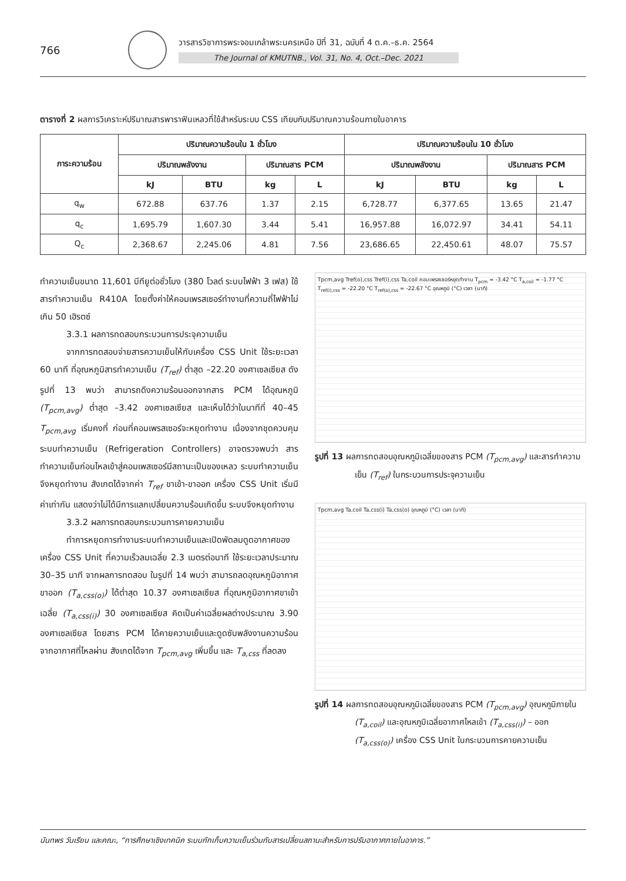766
วารสารวิชาการพระจอมเกล้าพระนครเหนือ ปีที่ 31, ฉบับที่ 4 ต.ค.–ธ.ค. 2564
The Journal of KMUTNB., Vol. 31, No. 4, Oct.–Dec. 2021
ตารางที่ 2 ผลการวิเคราะห์ปริมาณสารพาราฟินเหลวที่ใช้สำหรับระบบ CSS เทียบกับปริมาณความร้อนภายในอาคาร
| ภาระความร้อน | ปริมาณความร้อนใน 1 ชั่วโมง | | | | ปริมาณความร้อนใน 10 ชั่วโมง | | | |
| --- | --- | --- | --- | --- | --- | --- | --- | --- |
| | ปริมาณพลังงาน | | ปริมาณสาร PCM | | ปริมาณพลังงาน | | ปริมาณสาร PCM | |
| | kJ | BTU | kg | L | kJ | BTU | kg | L |
| q<sub>w</sub> | 672.88 | 637.76 | 1.37 | 2.15 | 6,728.77 | 6,377.65 | 13.65 | 21.47 |
| q<sub>c</sub> | 1,695.79 | 1,607.30 | 3.44 | 5.41 | 16,957.88 | 16,072.97 | 34.41 | 54.11 |
| Q<sub>c</sub> | 2,368.67 | 2,245.06 | 4.81 | 7.56 | 23,686.65 | 22,450.61 | 48.07 | 75.57 |
ทำความเย็นขนาด 11,601 บีทียูต่อชั่วโมง (380 โวลต์ ระบบไฟฟ้า 3 เฟส) ใช้สารทำความเย็น R410A โดยตั้งค่าให้คอมเพรสเซอร์ทำงานที่ความถี่ไฟฟ้าไม่เกิน 50 เฮิรตซ์
3.3.1 ผลการทดสอบกระบวนการประจุความเย็น
จากการทดสอบจ่ายสารความเย็นให้กับเครื่อง CSS Unit ใช้ระยะเวลา 60 นาที ที่อุณหภูมิสารทำความเย็น (T<sub>ref</sub>) ต่ำสุด –22.20 องศาเซลเซียส ดังรูปที่ 13 พบว่า สามารถดึงความร้อนออกจากสาร PCM ได้อุณหภูมิ (T<sub>pcm,avg</sub>) ต่ำสุด –3.42 องศาเซลเซียส และเห็นได้ว่าในนาทีที่ 40–45 T<sub>pcm,avg</sub> เริ่มคงที่ ก่อนที่คอมเพรสเซอร์จะหยุดทำงาน เนื่องจากชุดควบคุมระบบทำความเย็น (Refrigeration Controllers) อาจตรวจพบว่า สารทำความเย็นก่อนไหลเข้าสู่คอมเพสเซอร์มีสถานะเป็นของเหลว ระบบทำความเย็นจึงหยุดทำงาน สังเกตได้จากค่า T<sub>ref</sub> ขาเข้า-ขาออก เครื่อง CSS Unit เริ่มมีค่าเท่ากัน แสดงว่าไม่ได้มีการแลกเปลี่ยนความร้อนเกิดขึ้น ระบบจึงหยุดทำงาน
3.3.2 ผลการทดสอบกระบวนการคายความเย็น
ทำการหยุดการทำงานระบบทำความเย็นและเปิดพัดลมดูดอากาศของเครื่อง CSS Unit ที่ความเร็วลมเฉลี่ย 2.3 เมตรต่อนาที ใช้ระยะเวลาประมาณ 30–35 นาที จากผลการทดสอบ ในรูปที่ 14 พบว่า สามารถลดอุณหภูมิอากาศขาออก (T<sub>a,css(o)</sub>) ได้ต่ำสุด 10.37 องศาเซลเซียส ที่อุณหภูมิอากาศขาเข้าเฉลี่ย (T<sub>a,css(i)</sub>) 30 องศาเซลเซียส คิดเป็นค่าเฉลี่ยผลต่างประมาณ 3.90 องศาเซลเซียส โดยสาร PCM ได้คายความเย็นและดูดซับพลังงานความร้อนจากอากาศที่ไหลผ่าน สังเกตได้จาก T<sub>pcm,avg</sub> เพิ่มขึ้น และ T<sub>a,css</sub> ที่ลดลง
Tpcm,avg Tref(o),css Tref(i),css Ta,coil คอมเพรสเซอร์หยุดทำงาน T<sub>pcm</sub> = -3.42 °C T<sub>a,coil</sub> = -1.77 °C T<sub>ref(i),css</sub> = -22.20 °C T<sub>ref(o),css</sub> = -22.67 °C อุณหภูมิ (°C) เวลา (นาที)
รูปที่ 13 ผลการทดสอบอุณหภูมิเฉลี่ยของสาร PCM (T<sub>pcm,avg</sub>) และสารทำความเย็น (T<sub>ref</sub>) ในกระบวนการประจุความเย็น
Tpcm,avg Ta,coil Ta,css(i) Ta,css(o) อุณหภูมิ (°C) เวลา (นาที)
รูปที่ 14 ผลการทดสอบอุณหภูมิเฉลี่ยของสาร PCM (T<sub>pcm,avg</sub>) อุณหภูมิภายใน (T<sub>a,coil</sub>) และอุณหภูมิเฉลี่ยอากาศไหลเข้า (T<sub>a,css(i)</sub>) – ออก (T<sub>a,css(o)</sub>) เครื่อง CSS Unit ในกระบวนการคายความเย็น
นันทพร วันเรียน และคณะ, “การศึกษาเชิงเทคนิค ระบบกักเก็บความเย็นร่วมกับสารเปลี่ยนสถานะสำหรับการปรับอากาศภายในอาคาร.”